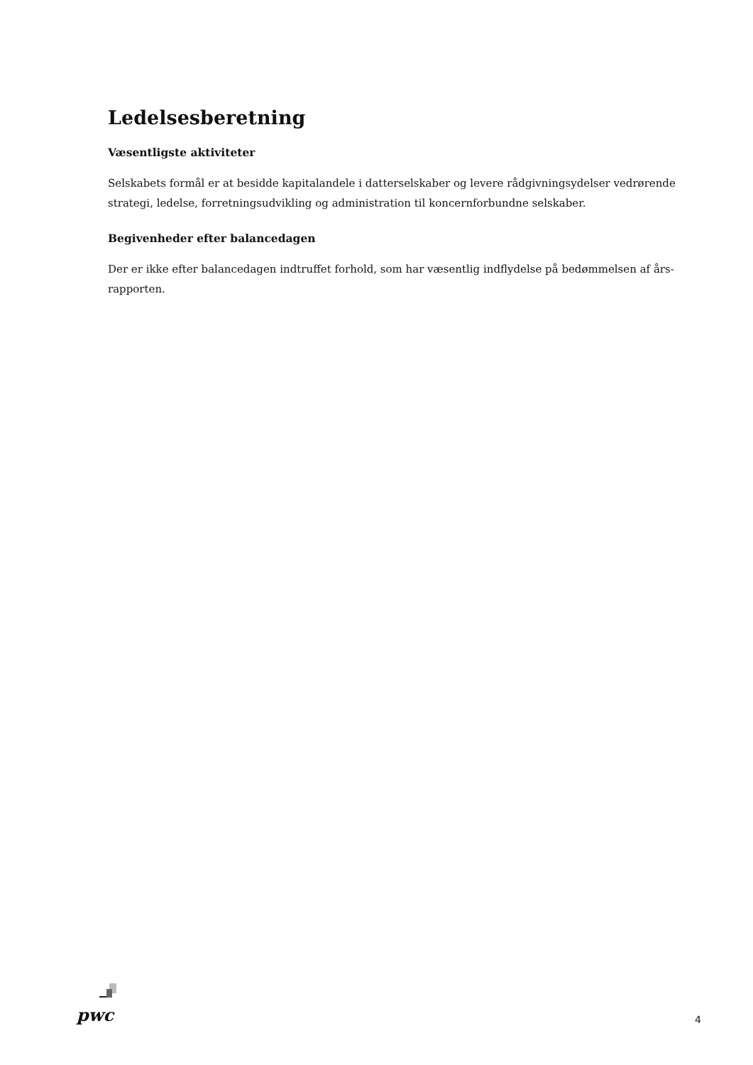Ledelsesberetning
Væsentligste aktiviteter
Selskabets formål er at besidde kapitalandele i datterselskaber og levere rådgivningsydelser vedrørende strategi, ledelse, forretningsudvikling og administration til koncernforbundne selskaber.
Begivenheder efter balancedagen
Der er ikke efter balancedagen indtruffet forhold, som har væsentlig indflydelse på bedømmelsen af års-rapporten.
pwc
4